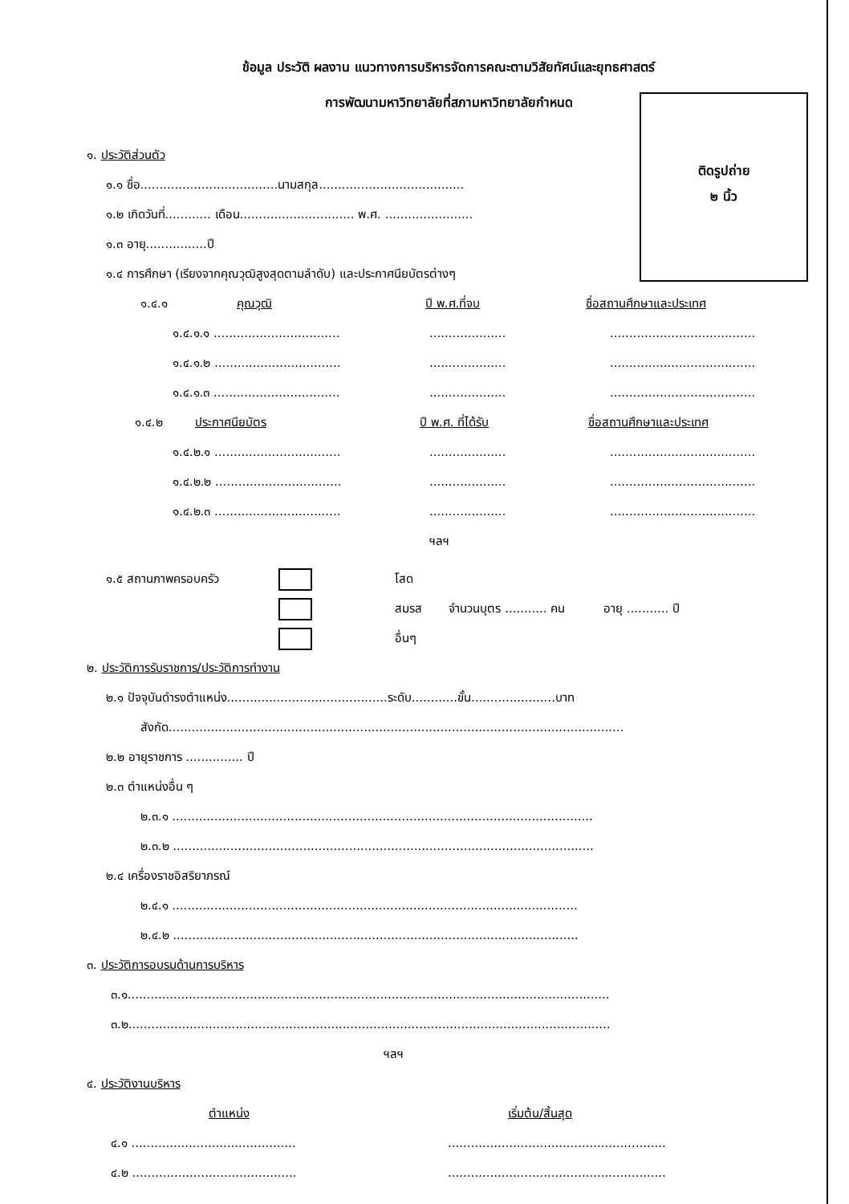ข้อมูล ประวัติ ผลงาน แนวทางการบริหารจัดการคณะตามวิสัยทัศน์และยุทธศาสตร์
การพัฒนามหาวิทยาลัยที่สภามหาวิทยาลัยกำหนด
ติดรูปถ่าย
๒ นิ้ว
๑. ประวัติส่วนตัว
๑.๑ ชื่อ....................................นามสกุล......................................
๑.๒ เกิดวันที่............ เดือน.............................. พ.ศ. .......................
๑.๓ อายุ................ปี
๑.๔ การศึกษา (เรียงจากคุณวุฒิสูงสุดตามลำดับ) และประกาศนียบัตรต่างๆ
๑.๔.๑ คุณวุฒิ ปี พ.ศ.ที่จบ ชื่อสถานศึกษาและประเทศ
๑.๔.๑.๑ ...........................................................................................
๑.๔.๑.๒ ...........................................................................................
๑.๔.๑.๓ ...........................................................................................
๑.๔.๒ ประกาศนียบัตร ปี พ.ศ. ที่ได้รับ ชื่อสถานศึกษาและประเทศ
๑.๔.๒.๑ ...........................................................................................
๑.๔.๒.๒ ...........................................................................................
๑.๔.๒.๓ ...........................................................................................
ฯลฯ
๑.๕ สถานภาพครอบครัว โสด
สมรส จำนวนบุตร ........... คน อายุ ........... ปี
อื่นๆ
๒. ประวัติการรับราชการ/ประวัติการทำงาน
๒.๑ ปัจจุบันดำรงตำแหน่ง..........................................ระดับ............ขั้น......................บาท
สังกัด.......................................................................................................................
๒.๒ อายุราชการ ............... ปี
๒.๓ ตำแหน่งอื่น ๆ
๒.๓.๑ ..............................................................................................................
๒.๓.๒ ..............................................................................................................
๒.๔ เครื่องราชอิสริยาภรณ์
๒.๔.๑ ..........................................................................................................
๒.๔.๒ ..........................................................................................................
๓. ประวัติการอบรมด้านการบริหาร
๓.๑..............................................................................................................................
๓.๒..............................................................................................................................
ฯลฯ
๔. ประวัติงานบริหาร
ตำแหน่ง เริ่มต้น/สิ้นสุด
๔.๑ ....................................................................................................
๔.๒ ....................................................................................................